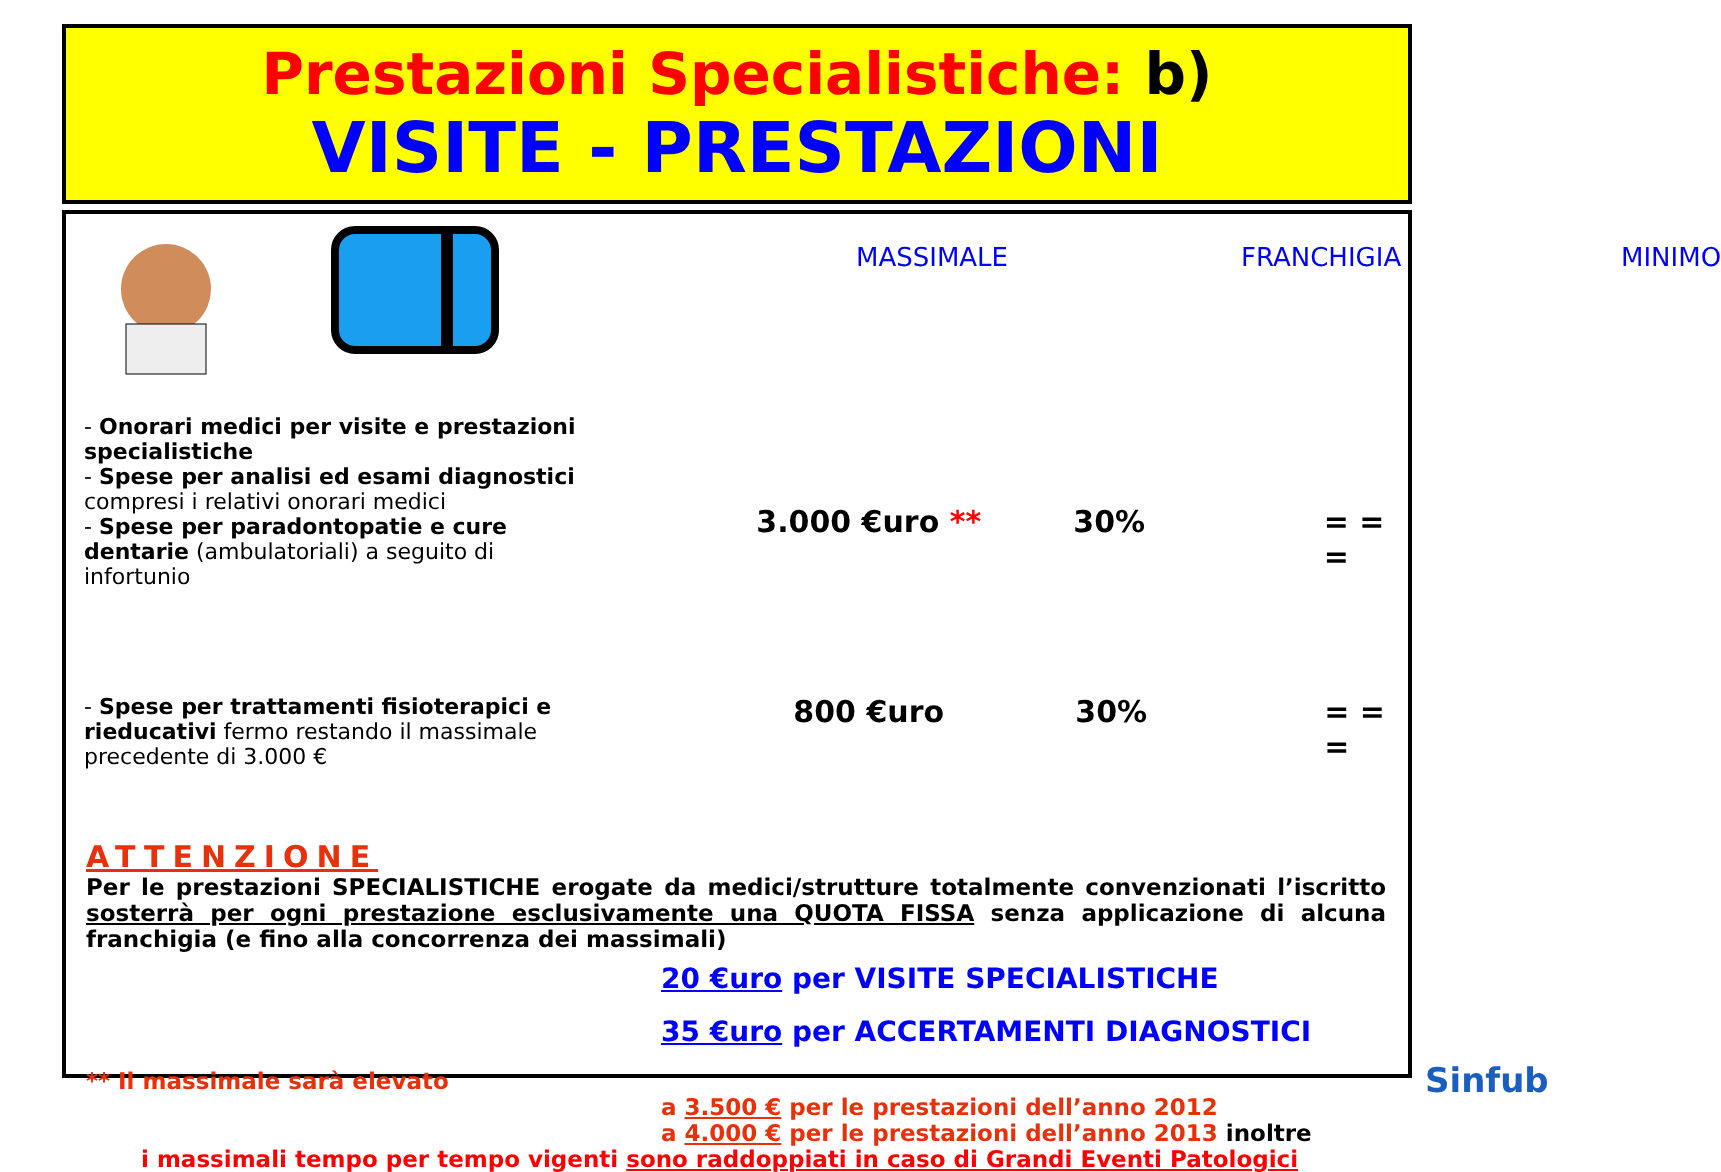Prestazioni Specialistiche: b)
VISITE - PRESTAZIONI
MASSIMALE FRANCHIGIA MINIMO
- Onorari medici per visite e prestazioni specialistiche
- Spese per analisi ed esami diagnostici compresi i relativi onorari medici
- Spese per paradontopatie e cure dentarie (ambulatoriali) a seguito di infortunio
3.000 €uro ** 30% = = =
- Spese per trattamenti fisioterapici e rieducativi fermo restando il massimale precedente di 3.000 €
800 €uro 30% = = =
ATTENZIONE
Per le prestazioni SPECIALISTICHE erogate da medici/strutture totalmente convenzionati l’iscritto sosterrà per ogni prestazione esclusivamente una QUOTA FISSA senza applicazione di alcuna franchigia (e fino alla concorrenza dei massimali)
20 €uro per VISITE SPECIALISTICHE
35 €uro per ACCERTAMENTI DIAGNOSTICI
** Il massimale sarà elevato
a 3.500 € per le prestazioni dell’anno 2012
a 4.000 € per le prestazioni dell’anno 2013 inoltre
i massimali tempo per tempo vigenti sono raddoppiati in caso di Grandi Eventi Patologici
Sinfub